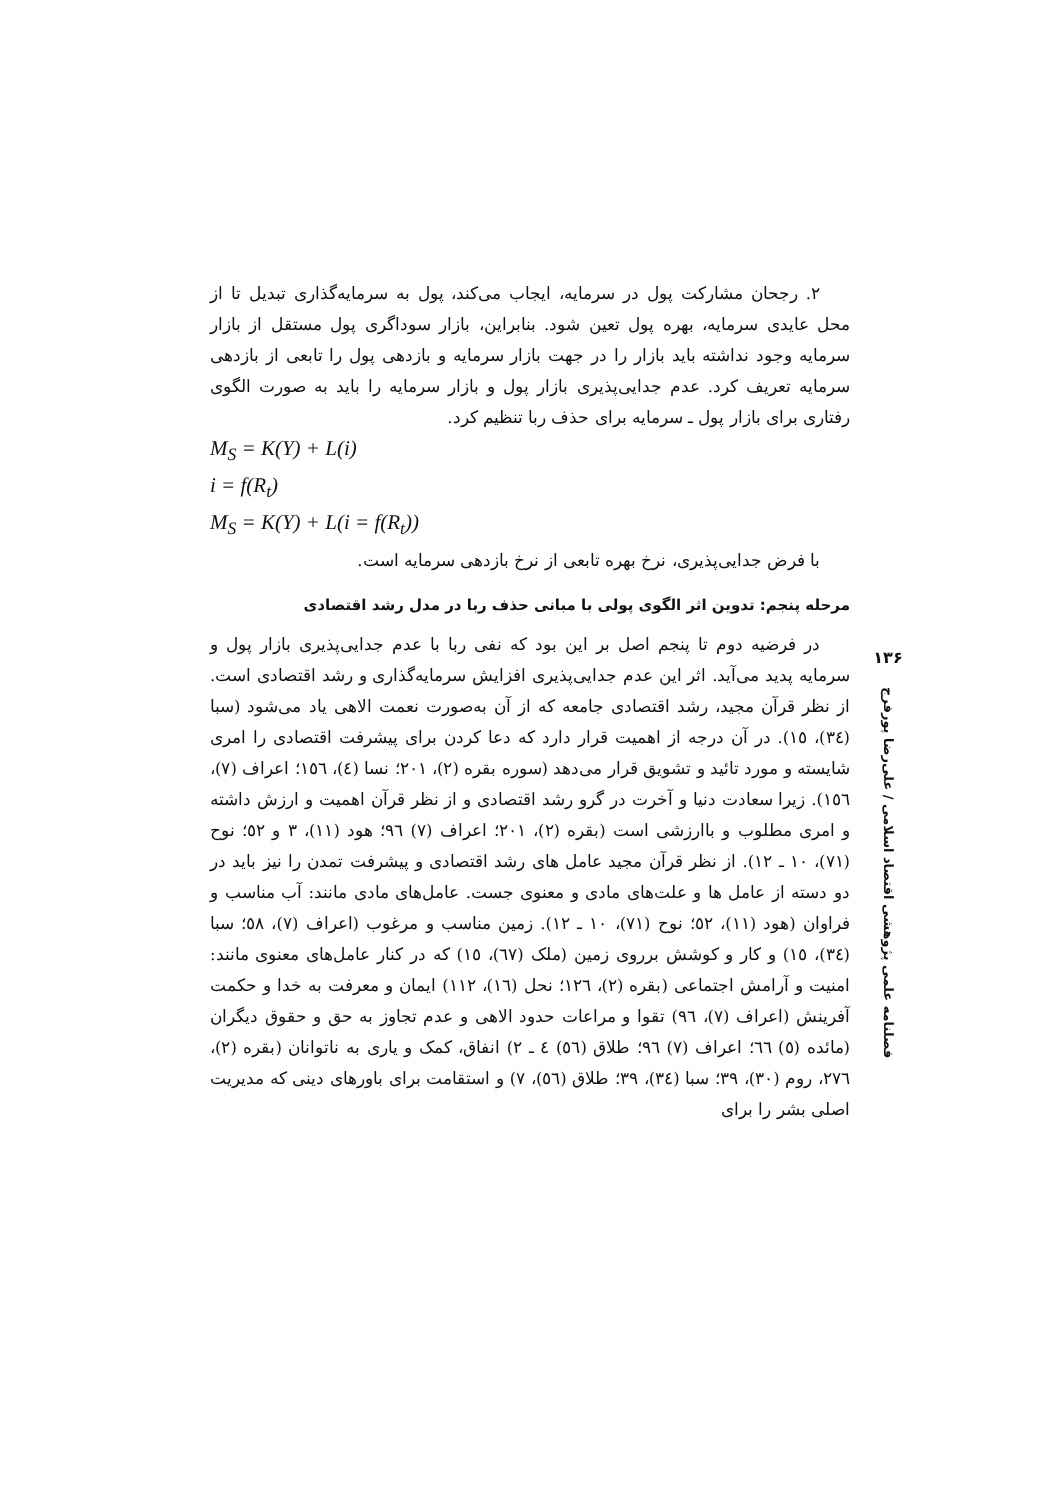۲. رجحان مشارکت پول در سرمایه، ایجاب می‌کند، پول به سرمایه‌گذاری تبدیل تا از محل عایدی سرمایه، بهره پول تعین شود. بنابراین، بازار سوداگری پول مستقل از بازار سرمایه وجود نداشته باید بازار را در جهت بازار سرمایه و بازدهی پول را تابعی از بازدهی سرمایه تعریف کرد. عدم جدایی‌پذیری بازار پول و بازار سرمایه را باید به صورت الگوی رفتاری برای بازار پول ـ سرمایه برای حذف ربا تنظیم کرد.
M<sub>S</sub> = K(Y) + L(i)
i = f(R<sub>t</sub>)
M<sub>S</sub> = K(Y) + L(i = f(R<sub>t</sub>))
با فرض جدایی‌پذیری، نرخ بهره تابعی از نرخ بازدهی سرمایه است.
مرحله پنجم: تدوین اثر الگوی پولی با مبانی حذف ربا در مدل رشد اقتصادی
در فرضیه دوم تا پنجم اصل بر این بود که نفی ربا با عدم جدایی‌پذیری بازار پول و سرمایه پدید می‌آید. اثر این عدم جدایی‌پذیری افزایش سرمایه‌گذاری و رشد اقتصادی است. از نظر قرآن مجید، رشد اقتصادی جامعه که از آن به‌صورت نعمت الاهی یاد می‌شود (سبا (٣٤)، ١٥). در آن درجه از اهمیت قرار دارد که دعا کردن برای پیشرفت اقتصادی را امری شایسته و مورد تائید و تشویق قرار می‌دهد (سوره بقره (٢)، ٢٠١؛ نسا (٤)، ١٥٦؛ اعراف (٧)، ١٥٦). زیرا سعادت دنیا و آخرت در گرو رشد اقتصادی و از نظر قرآن اهمیت و ارزش داشته و امری مطلوب و باارزشی است (بقره (٢)، ٢٠١؛ اعراف (٧) ٩٦؛ هود (١١)، ٣ و ٥٢؛ نوح (٧١)، ١٠ ـ ١٢). از نظر قرآن مجید عامل های رشد اقتصادی و پیشرفت تمدن را نیز باید در دو دسته از عامل ها و علت‌های مادی و معنوی جست. عامل‌های مادی مانند: آب مناسب و فراوان (هود (١١)، ٥٢؛ نوح (٧١)، ١٠ ـ ١٢). زمین مناسب و مرغوب (اعراف (٧)، ٥٨؛ سبا (٣٤)، ١٥) و کار و کوشش برروی زمین (ملک (٦٧)، ١٥) که در کنار عامل‌های معنوی مانند: امنیت و آرامش اجتماعی (بقره (٢)، ١٢٦؛ نحل (١٦)، ١١٢) ایمان و معرفت به خدا و حکمت آفرینش (اعراف (٧)، ٩٦) تقوا و مراعات حدود الاهی و عدم تجاوز به حق و حقوق دیگران (مائده (٥) ٦٦؛ اعراف (٧) ٩٦؛ طلاق (٥٦) ٤ ـ ٢) انفاق، کمک و یاری به ناتوانان (بقره (٢)، ٢٧٦، روم (٣٠)، ٣٩؛ سبا (٣٤)، ٣٩؛ طلاق (٥٦)، ٧) و استقامت برای باورهای دینی که مدیریت اصلی بشر را برای
۱۳۶
فصلنامه علمی پژوهشی اقتصاد اسلامی / علی‌رضا پورفرج